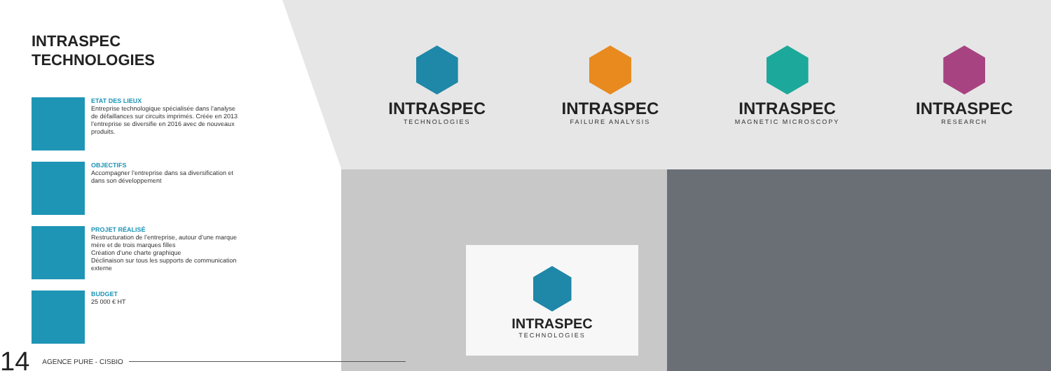INTRASPEC
TECHNOLOGIES
INTRASPEC
TECHNOLOGIES
ETAT DES LIEUX
Entreprise technologique spécialisée dans l’analyse de défaillances sur circuits imprimés. Créée en 2013 l’entreprise se diversifie en 2016 avec de nouveaux produits.
OBJECTIFS
Accompagner l’entreprise dans sa diversification et dans son développement
PROJET RÉALISÉ
Restructuration de l’entreprise, autour d’une marque mère et de trois marques filles
Création d’une charte graphique
Déclinaison sur tous les supports de communication externe
BUDGET
25 000 € HT
INTRASPEC
TECHNOLOGIES
INTRASPEC
FAILURE ANALYSIS
INTRASPEC
MAGNETIC MICROSCOPY
INTRASPEC
RESEARCH
14 AGENCE PURE - CISBIO